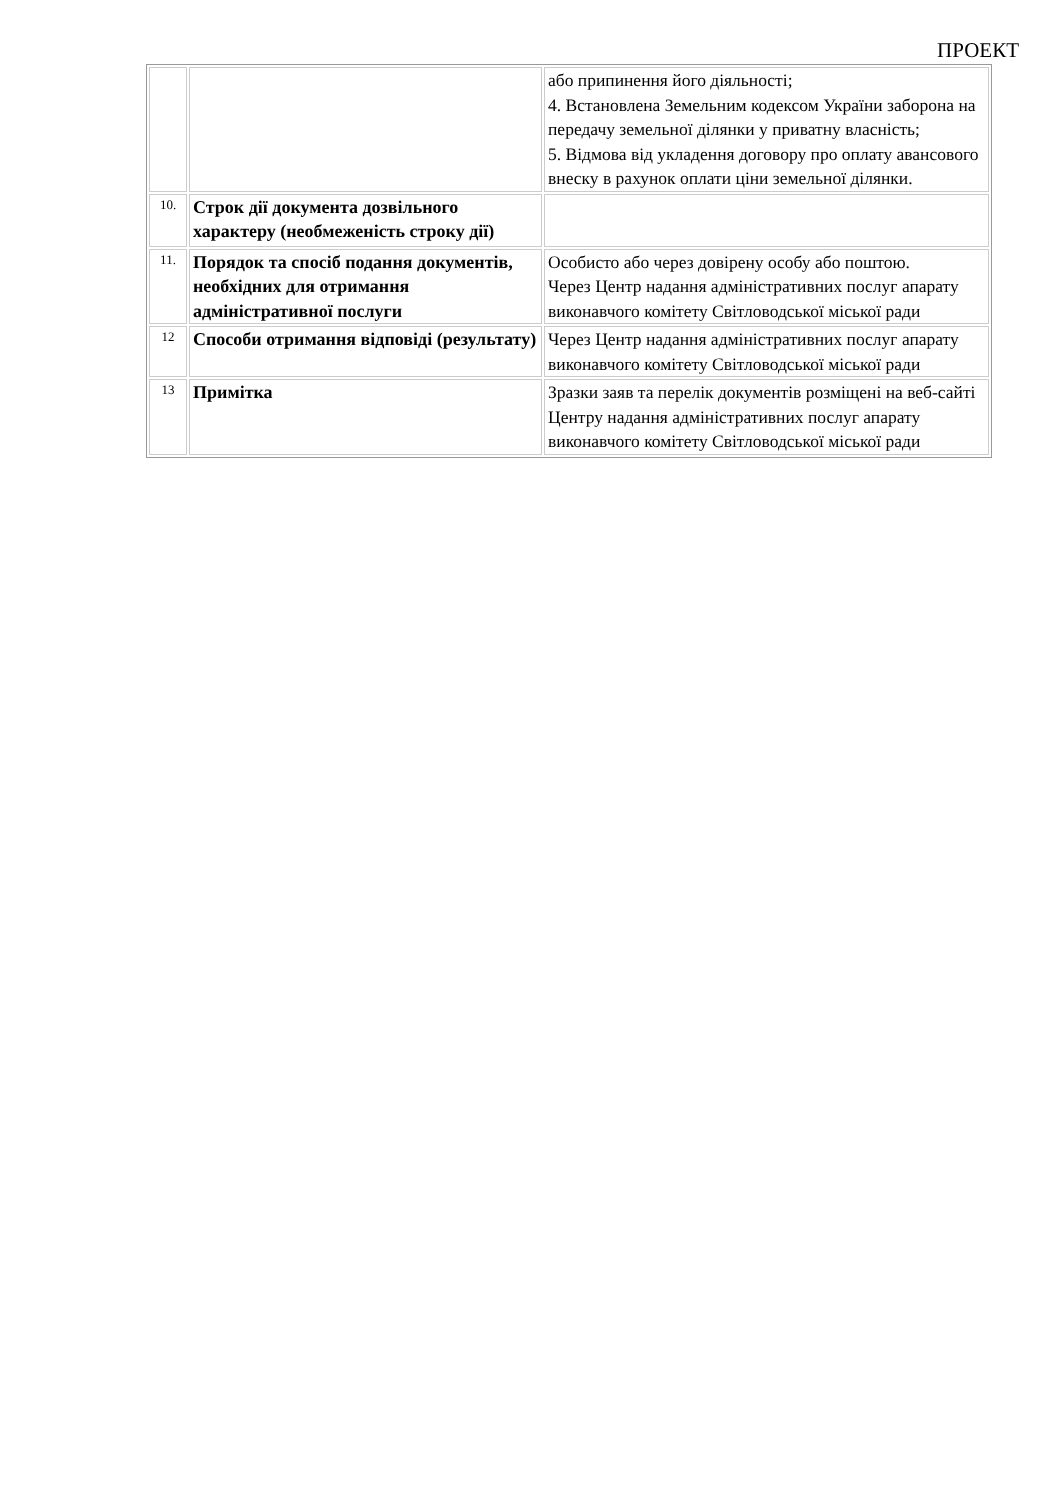ПРОЕКТ
| | | або припинення його діяльності; 4. Встановлена Земельним кодексом України заборона на передачу земельної ділянки у приватну власність; 5. Відмова від укладення договору про оплату авансового внеску в рахунок оплати ціни земельної ділянки. |
| 10. | Строк дії документа дозвільного характеру (необмеженість строку дії) | |
| 11. | Порядок та спосіб подання документів, необхідних для отримання адміністративної послуги | Особисто або через довірену особу або поштою. Через Центр надання адміністративних послуг апарату виконавчого комітету Світловодської міської ради |
| 12 | Способи отримання відповіді (результату) | Через Центр надання адміністративних послуг апарату виконавчого комітету Світловодської міської ради |
| 13 | Примітка | Зразки заяв та перелік документів розміщені на веб-сайті Центру надання адміністративних послуг апарату виконавчого комітету Світловодської міської ради |